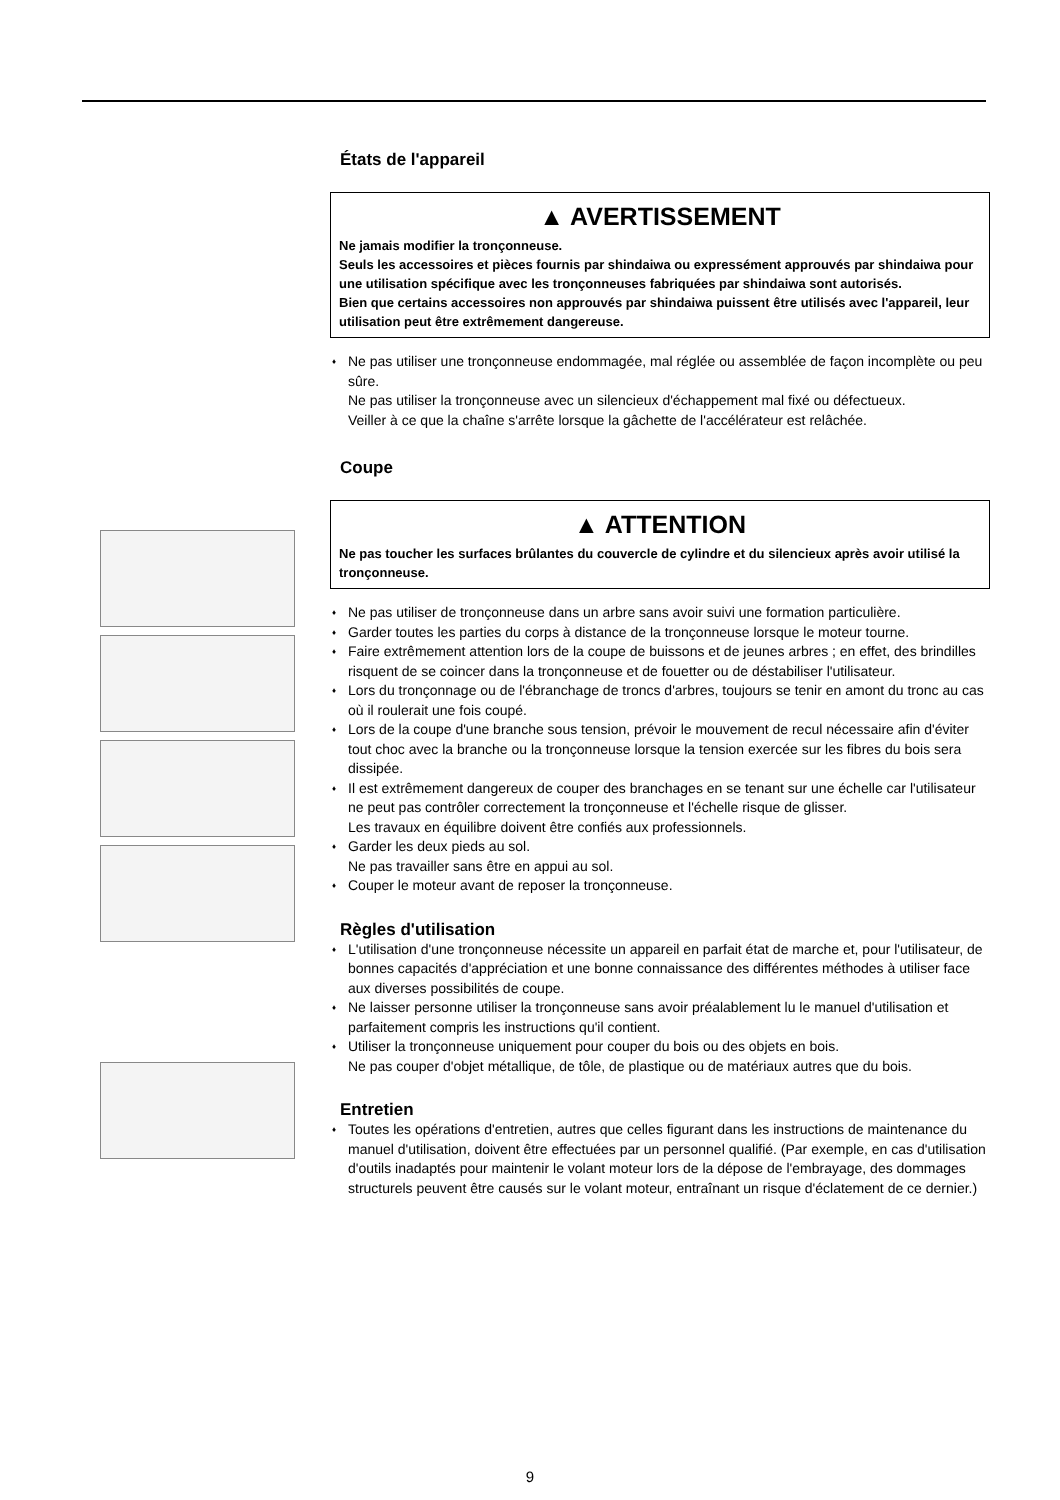États de l'appareil
▲ AVERTISSEMENT
Ne jamais modifier la tronçonneuse.
Seuls les accessoires et pièces fournis par shindaiwa ou expressément approuvés par shindaiwa pour une utilisation spécifique avec les tronçonneuses fabriquées par shindaiwa sont autorisés.
Bien que certains accessoires non approuvés par shindaiwa puissent être utilisés avec l'appareil, leur utilisation peut être extrêmement dangereuse.
Ne pas utiliser une tronçonneuse endommagée, mal réglée ou assemblée de façon incomplète ou peu sûre.
Ne pas utiliser la tronçonneuse avec un silencieux d'échappement mal fixé ou défectueux.
Veiller à ce que la chaîne s'arrête lorsque la gâchette de l'accélérateur est relâchée.
Coupe
▲ ATTENTION
Ne pas toucher les surfaces brûlantes du couvercle de cylindre et du silencieux après avoir utilisé la tronçonneuse.
Ne pas utiliser de tronçonneuse dans un arbre sans avoir suivi une formation particulière.
Garder toutes les parties du corps à distance de la tronçonneuse lorsque le moteur tourne.
Faire extrêmement attention lors de la coupe de buissons et de jeunes arbres ; en effet, des brindilles risquent de se coincer dans la tronçonneuse et de fouetter ou de déstabiliser l'utilisateur.
Lors du tronçonnage ou de l'ébranchage de troncs d'arbres, toujours se tenir en amont du tronc au cas où il roulerait une fois coupé.
Lors de la coupe d'une branche sous tension, prévoir le mouvement de recul nécessaire afin d'éviter tout choc avec la branche ou la tronçonneuse lorsque la tension exercée sur les fibres du bois sera dissipée.
Il est extrêmement dangereux de couper des branchages en se tenant sur une échelle car l'utilisateur ne peut pas contrôler correctement la tronçonneuse et l'échelle risque de glisser.
Les travaux en équilibre doivent être confiés aux professionnels.
Garder les deux pieds au sol.
Ne pas travailler sans être en appui au sol.
Couper le moteur avant de reposer la tronçonneuse.
Règles d'utilisation
L'utilisation d'une tronçonneuse nécessite un appareil en parfait état de marche et, pour l'utilisateur, de bonnes capacités d'appréciation et une bonne connaissance des différentes méthodes à utiliser face aux diverses possibilités de coupe.
Ne laisser personne utiliser la tronçonneuse sans avoir préalablement lu le manuel d'utilisation et parfaitement compris les instructions qu'il contient.
Utiliser la tronçonneuse uniquement pour couper du bois ou des objets en bois.
Ne pas couper d'objet métallique, de tôle, de plastique ou de matériaux autres que du bois.
Entretien
Toutes les opérations d'entretien, autres que celles figurant dans les instructions de maintenance du manuel d'utilisation, doivent être effectuées par un personnel qualifié. (Par exemple, en cas d'utilisation d'outils inadaptés pour maintenir le volant moteur lors de la dépose de l'embrayage, des dommages structurels peuvent être causés sur le volant moteur, entraînant un risque d'éclatement de ce dernier.)
9